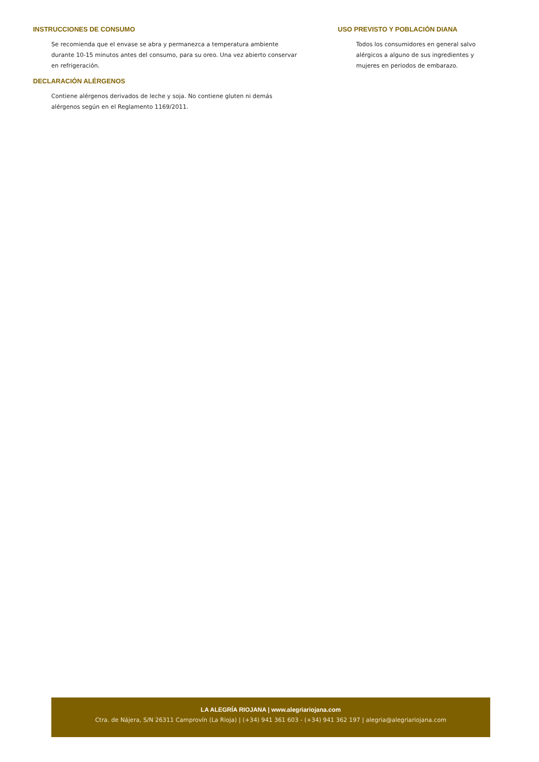INSTRUCCIONES DE CONSUMO
Se recomienda que el envase se abra y permanezca a temperatura ambiente durante 10-15 minutos antes del consumo, para su oreo. Una vez abierto conservar en refrigeración.
DECLARACIÓN ALÉRGENOS
Contiene alérgenos derivados de leche y soja. No contiene gluten ni demás alérgenos según en el Reglamento 1169/2011.
USO PREVISTO Y POBLACIÓN DIANA
Todos los consumidores en general salvo alérgicos a alguno de sus ingredientes y mujeres en periodos de embarazo.
LA ALEGRÍA RIOJANA | www.alegriariojana.com
Ctra. de Nájera, S/N 26311 Camprovín (La Rioja) | (+34) 941 361 603 - (+34) 941 362 197 | alegria@alegriariojana.com